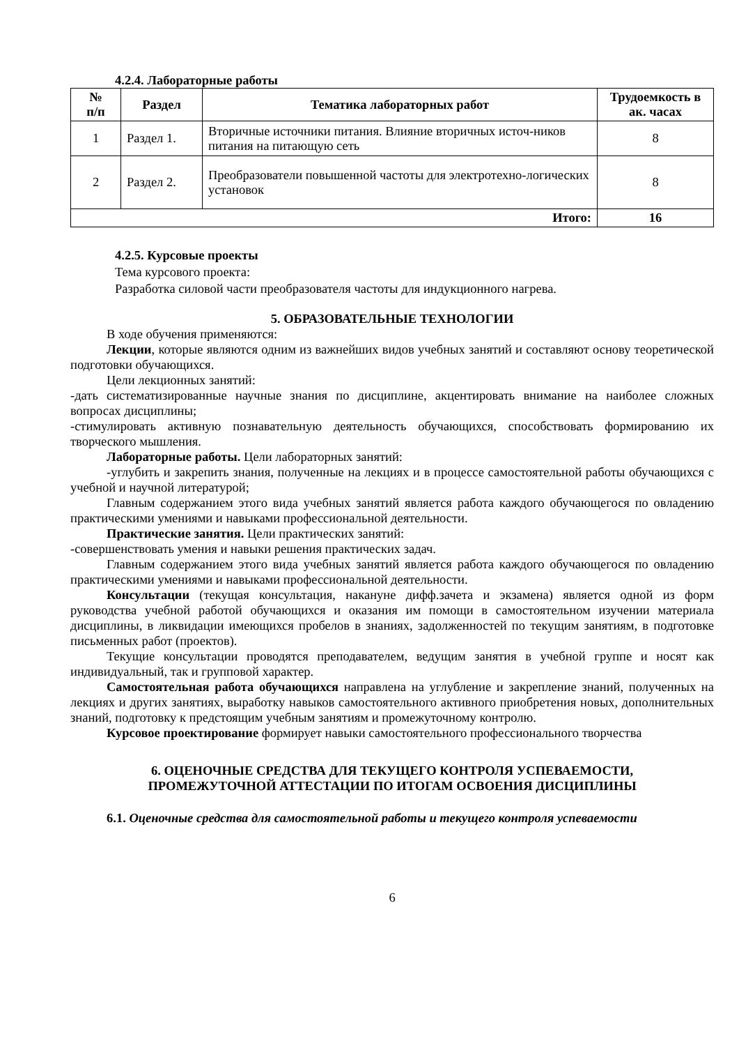4.2.4. Лабораторные работы
| № п/п | Раздел | Тематика лабораторных работ | Трудоемкость в ак. часах |
| --- | --- | --- | --- |
| 1 | Раздел 1. | Вторичные источники питания. Влияние вторичных источ-ников питания на питающую сеть | 8 |
| 2 | Раздел 2. | Преобразователи повышенной частоты для электротехно-логических установок | 8 |
| Итого: | | | 16 |
4.2.5. Курсовые проекты
Тема курсового проекта:
Разработка силовой части преобразователя частоты для индукционного нагрева.
5. ОБРАЗОВАТЕЛЬНЫЕ ТЕХНОЛОГИИ
В ходе обучения применяются:
Лекции, которые являются одним из важнейших видов учебных занятий и составляют основу теоретической подготовки обучающихся.
Цели лекционных занятий:
-дать систематизированные научные знания по дисциплине, акцентировать внимание на наиболее сложных вопросах дисциплины;
-стимулировать активную познавательную деятельность обучающихся, способствовать формированию их творческого мышления.
Лабораторные работы. Цели лабораторных занятий:
-углубить и закрепить знания, полученные на лекциях и в процессе самостоятельной работы обучающихся с учебной и научной литературой;
Главным содержанием этого вида учебных занятий является работа каждого обучающегося по овладению практическими умениями и навыками профессиональной деятельности.
Практические занятия. Цели практических занятий:
-совершенствовать умения и навыки решения практических задач.
Главным содержанием этого вида учебных занятий является работа каждого обучающегося по овладению практическими умениями и навыками профессиональной деятельности.
Консультации (текущая консультация, накануне дифф.зачета и экзамена) является одной из форм руководства учебной работой обучающихся и оказания им помощи в самостоятельном изучении материала дисциплины, в ликвидации имеющихся пробелов в знаниях, задолженностей по текущим занятиям, в подготовке письменных работ (проектов).
Текущие консультации проводятся преподавателем, ведущим занятия в учебной группе и носят как индивидуальный, так и групповой характер.
Самостоятельная работа обучающихся направлена на углубление и закрепление знаний, полученных на лекциях и других занятиях, выработку навыков самостоятельного активного приобретения новых, дополнительных знаний, подготовку к предстоящим учебным занятиям и промежуточному контролю.
Курсовое проектирование формирует навыки самостоятельного профессионального творчества
6. ОЦЕНОЧНЫЕ СРЕДСТВА ДЛЯ ТЕКУЩЕГО КОНТРОЛЯ УСПЕВАЕМОСТИ,
ПРОМЕЖУТОЧНОЙ АТТЕСТАЦИИ ПО ИТОГАМ ОСВОЕНИЯ ДИСЦИПЛИНЫ
6.1. Оценочные средства для самостоятельной работы и текущего контроля успеваемости
6